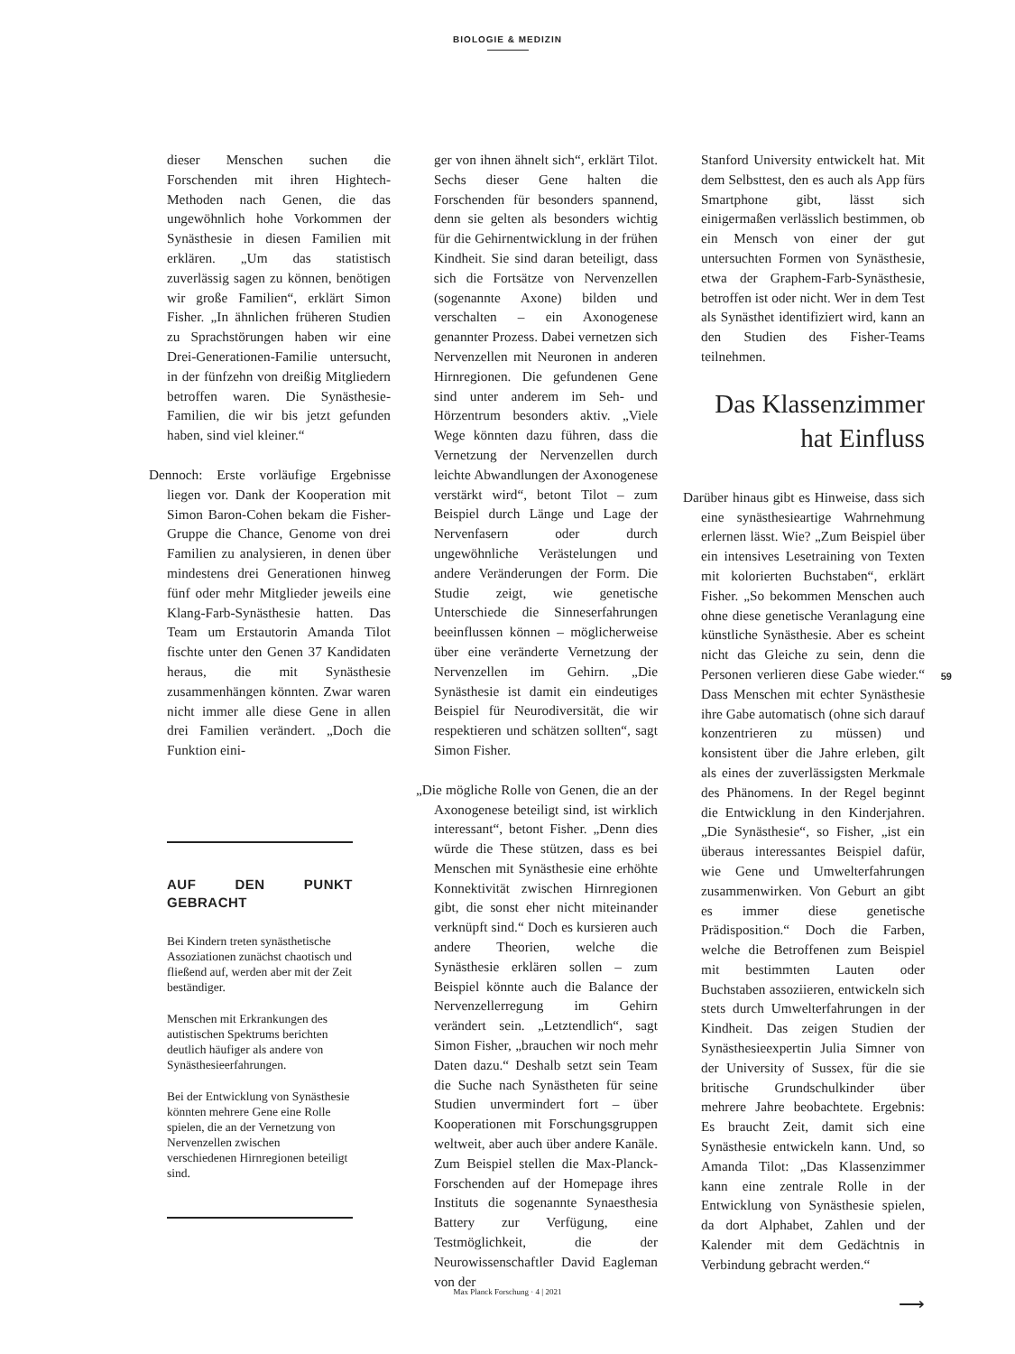BIOLOGIE & MEDIZIN
dieser Menschen suchen die Forschenden mit ihren Hightech-Methoden nach Genen, die das ungewöhnlich hohe Vorkommen der Synästhesie in diesen Familien mit erklären. „Um das statistisch zuverlässig sagen zu können, benötigen wir große Familien“, erklärt Simon Fisher. „In ähnlichen früheren Studien zu Sprachstörungen haben wir eine Drei-Generationen-Familie untersucht, in der fünfzehn von dreißig Mitgliedern betroffen waren. Die Synästhesie-Familien, die wir bis jetzt gefunden haben, sind viel kleiner.“
Dennoch: Erste vorläufige Ergebnisse liegen vor. Dank der Kooperation mit Simon Baron-Cohen bekam die Fisher-Gruppe die Chance, Genome von drei Familien zu analysieren, in denen über mindestens drei Generationen hinweg fünf oder mehr Mitglieder jeweils eine Klang-Farb-Synästhesie hatten. Das Team um Erstautorin Amanda Tilot fischte unter den Genen 37 Kandidaten heraus, die mit Synästhesie zusammenhängen könnten. Zwar waren nicht immer alle diese Gene in allen drei Familien verändert. „Doch die Funktion eini-
AUF DEN PUNKT GEBRACHT
Bei Kindern treten synästhetische Assoziationen zunächst chaotisch und fließend auf, werden aber mit der Zeit beständiger.
Menschen mit Erkrankungen des autistischen Spektrums berichten deutlich häufiger als andere von Synästhesieerfahrungen.
Bei der Entwicklung von Synästhesie könnten mehrere Gene eine Rolle spielen, die an der Vernetzung von Nervenzellen zwischen verschiedenen Hirnregionen beteiligt sind.
ger von ihnen ähnelt sich“, erklärt Tilot. Sechs dieser Gene halten die Forschenden für besonders spannend, denn sie gelten als besonders wichtig für die Gehirnentwicklung in der frühen Kindheit. Sie sind daran beteiligt, dass sich die Fortsätze von Nervenzellen (sogenannte Axone) bilden und verschalten – ein Axonogenese genannter Prozess. Dabei vernetzen sich Nervenzellen mit Neuronen in anderen Hirnregionen. Die gefundenen Gene sind unter anderem im Seh- und Hörzentrum besonders aktiv. „Viele Wege könnten dazu führen, dass die Vernetzung der Nervenzellen durch leichte Abwandlungen der Axonogenese verstärkt wird“, betont Tilot – zum Beispiel durch Länge und Lage der Nervenfasern oder durch ungewöhnliche Verästelungen und andere Veränderungen der Form. Die Studie zeigt, wie genetische Unterschiede die Sinneserfahrungen beeinflussen können – möglicherweise über eine veränderte Vernetzung der Nervenzellen im Gehirn. „Die Synästhesie ist damit ein eindeutiges Beispiel für Neurodiversität, die wir respektieren und schätzen sollten“, sagt Simon Fisher.
„Die mögliche Rolle von Genen, die an der Axonogenese beteiligt sind, ist wirklich interessant“, betont Fisher. „Denn dies würde die These stützen, dass es bei Menschen mit Synästhesie eine erhöhte Konnektivität zwischen Hirnregionen gibt, die sonst eher nicht miteinander verknüpft sind.“ Doch es kursieren auch andere Theorien, welche die Synästhesie erklären sollen – zum Beispiel könnte auch die Balance der Nervenzellerregung im Gehirn verändert sein. „Letztendlich“, sagt Simon Fisher, „brauchen wir noch mehr Daten dazu.“ Deshalb setzt sein Team die Suche nach Synästheten für seine Studien unvermindert fort – über Kooperationen mit Forschungsgruppen weltweit, aber auch über andere Kanäle. Zum Beispiel stellen die Max-Planck-Forschenden auf der Homepage ihres Instituts die sogenannte Synaesthesia Battery zur Verfügung, eine Testmöglichkeit, die der Neurowissenschaftler David Eagleman von der
Stanford University entwickelt hat. Mit dem Selbsttest, den es auch als App fürs Smartphone gibt, lässt sich einigermaßen verlässlich bestimmen, ob ein Mensch von einer der gut untersuchten Formen von Synästhesie, etwa der Graphem-Farb-Synästhesie, betroffen ist oder nicht. Wer in dem Test als Synästhet identifiziert wird, kann an den Studien des Fisher-Teams teilnehmen.
Das Klassenzimmer
hat Einfluss
Darüber hinaus gibt es Hinweise, dass sich eine synästhesieartige Wahrnehmung erlernen lässt. Wie? „Zum Beispiel über ein intensives Lesetraining von Texten mit kolorierten Buchstaben“, erklärt Fisher. „So bekommen Menschen auch ohne diese genetische Veranlagung eine künstliche Synästhesie. Aber es scheint nicht das Gleiche zu sein, denn die Personen verlieren diese Gabe wieder.“ Dass Menschen mit echter Synästhesie ihre Gabe automatisch (ohne sich darauf konzentrieren zu müssen) und konsistent über die Jahre erleben, gilt als eines der zuverlässigsten Merkmale des Phänomens. In der Regel beginnt die Entwicklung in den Kinderjahren. „Die Synästhesie“, so Fisher, „ist ein überaus interessantes Beispiel dafür, wie Gene und Umwelterfahrungen zusammenwirken. Von Geburt an gibt es immer diese genetische Prädisposition.“ Doch die Farben, welche die Betroffenen zum Beispiel mit bestimmten Lauten oder Buchstaben assoziieren, entwickeln sich stets durch Umwelterfahrungen in der Kindheit. Das zeigen Studien der Synästhesieexpertin Julia Simner von der University of Sussex, für die sie britische Grundschulkinder über mehrere Jahre beobachtete. Ergebnis: Es braucht Zeit, damit sich eine Synästhesie entwickeln kann. Und, so Amanda Tilot: „Das Klassenzimmer kann eine zentrale Rolle in der Entwicklung von Synästhesie spielen, da dort Alphabet, Zahlen und der Kalender mit dem Gedächtnis in Verbindung gebracht werden.“
⟶
59
Max Planck Forschung · 4 | 2021